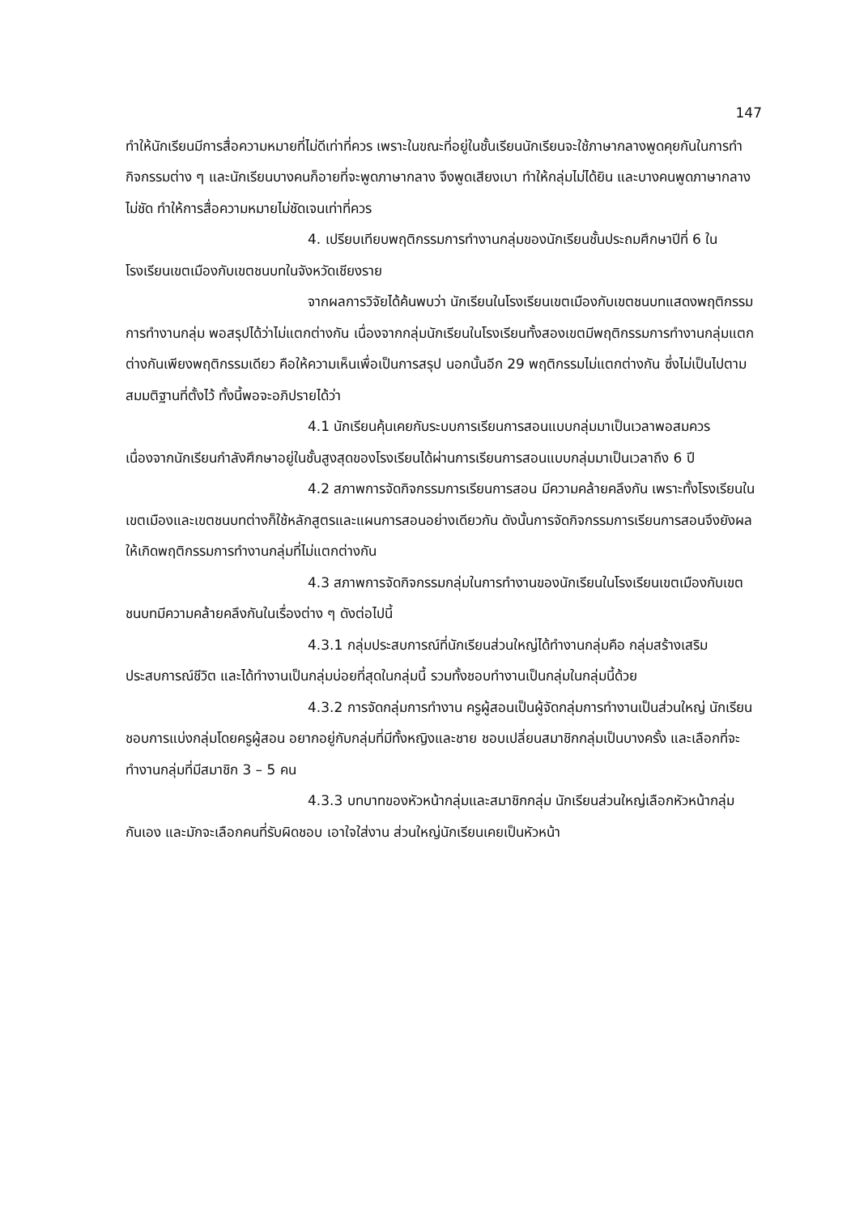147
ทำให้นักเรียนมีการสื่อความหมายที่ไม่ดีเท่าที่ควร เพราะในขณะที่อยู่ในชั้นเรียนนักเรียนจะใช้ภาษากลางพูดคุยกันในการทำกิจกรรมต่าง ๆ และนักเรียนบางคนก็อายที่จะพูดภาษากลาง จึงพูดเสียงเบา ทำให้กลุ่มไม่ได้ยิน และบางคนพูดภาษากลางไม่ชัด ทำให้การสื่อความหมายไม่ชัดเจนเท่าที่ควร
4. เปรียบเทียบพฤติกรรมการทำงานกลุ่มของนักเรียนชั้นประถมศึกษาปีที่ 6 ในโรงเรียนเขตเมืองกับเขตชนบทในจังหวัดเชียงราย
จากผลการวิจัยได้ค้นพบว่า นักเรียนในโรงเรียนเขตเมืองกับเขตชนบทแสดงพฤติกรรมการทำงานกลุ่ม พอสรุปได้ว่าไม่แตกต่างกัน เนื่องจากกลุ่มนักเรียนในโรงเรียนทั้งสองเขตมีพฤติกรรมการทำงานกลุ่มแตกต่างกันเพียงพฤติกรรมเดียว คือให้ความเห็นเพื่อเป็นการสรุป นอกนั้นอีก 29 พฤติกรรมไม่แตกต่างกัน ซึ่งไม่เป็นไปตามสมมติฐานที่ตั้งไว้ ทั้งนี้พอจะอภิปรายได้ว่า
4.1 นักเรียนคุ้นเคยกับระบบการเรียนการสอนแบบกลุ่มมาเป็นเวลาพอสมควร เนื่องจากนักเรียนกำลังศึกษาอยู่ในชั้นสูงสุดของโรงเรียนได้ผ่านการเรียนการสอนแบบกลุ่มมาเป็นเวลาถึง 6 ปี
4.2 สภาพการจัดกิจกรรมการเรียนการสอน มีความคล้ายคลึงกัน เพราะทั้งโรงเรียนในเขตเมืองและเขตชนบทต่างก็ใช้หลักสูตรและแผนการสอนอย่างเดียวกัน ดังนั้นการจัดกิจกรรมการเรียนการสอนจึงยังผลให้เกิดพฤติกรรมการทำงานกลุ่มที่ไม่แตกต่างกัน
4.3 สภาพการจัดกิจกรรมกลุ่มในการทำงานของนักเรียนในโรงเรียนเขตเมืองกับเขตชนบทมีความคล้ายคลึงกันในเรื่องต่าง ๆ ดังต่อไปนี้
4.3.1 กลุ่มประสบการณ์ที่นักเรียนส่วนใหญ่ได้ทำงานกลุ่มคือ กลุ่มสร้างเสริมประสบการณ์ชีวิต และได้ทำงานเป็นกลุ่มบ่อยที่สุดในกลุ่มนี้ รวมทั้งชอบทำงานเป็นกลุ่มในกลุ่มนี้ด้วย
4.3.2 การจัดกลุ่มการทำงาน ครูผู้สอนเป็นผู้จัดกลุ่มการทำงานเป็นส่วนใหญ่ นักเรียนชอบการแบ่งกลุ่มโดยครูผู้สอน อยากอยู่กับกลุ่มที่มีทั้งหญิงและชาย ชอบเปลี่ยนสมาชิกกลุ่มเป็นบางครั้ง และเลือกที่จะทำงานกลุ่มที่มีสมาชิก 3 – 5 คน
4.3.3 บทบาทของหัวหน้ากลุ่มและสมาชิกกลุ่ม นักเรียนส่วนใหญ่เลือกหัวหน้ากลุ่มกันเอง และมักจะเลือกคนที่รับผิดชอบ เอาใจใส่งาน ส่วนใหญ่นักเรียนเคยเป็นหัวหน้า